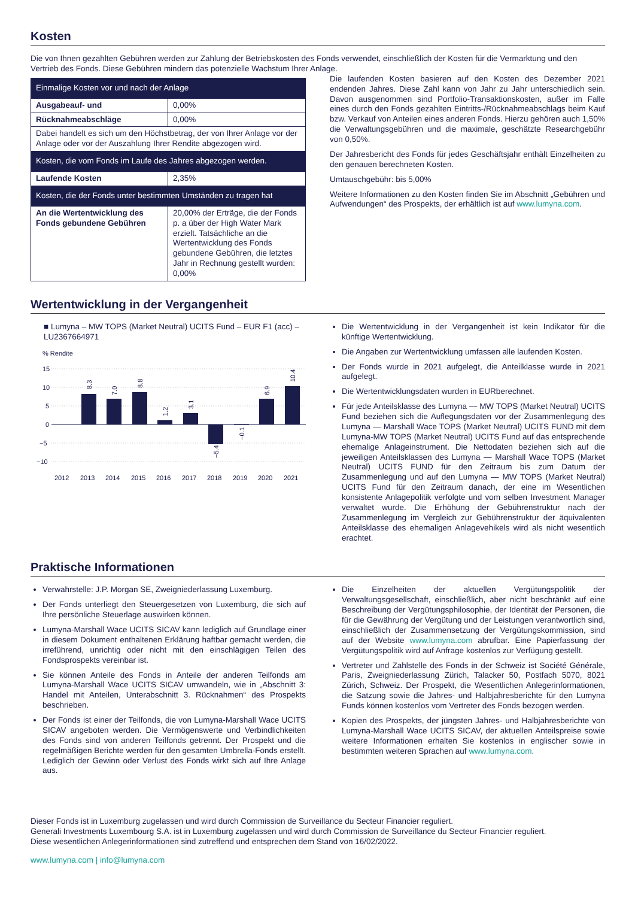Kosten
Die von Ihnen gezahlten Gebühren werden zur Zahlung der Betriebskosten des Fonds verwendet, einschließlich der Kosten für die Vermarktung und den Vertrieb des Fonds. Diese Gebühren mindern das potenzielle Wachstum Ihrer Anlage.
| Einmalige Kosten vor und nach der Anlage | |
| Ausgabeauf- und | 0,00% |
| Rücknahmeabschläge | 0,00% |
| Dabei handelt es sich um den Höchstbetrag, der von Ihrer Anlage vor der Anlage oder vor der Auszahlung Ihrer Rendite abgezogen wird. | |
| Kosten, die vom Fonds im Laufe des Jahres abgezogen werden. | |
| Laufende Kosten | 2,35% |
| Kosten, die der Fonds unter bestimmten Umständen zu tragen hat | |
| An die Wertentwicklung des Fonds gebundene Gebühren | 20,00% der Erträge, die der Fonds p. a über der High Water Mark erzielt. Tatsächliche an die Wertentwicklung des Fonds gebundene Gebühren, die letztes Jahr in Rechnung gestellt wurden: 0,00% |
Die laufenden Kosten basieren auf den Kosten des Dezember 2021 endenden Jahres. Diese Zahl kann von Jahr zu Jahr unterschiedlich sein. Davon ausgenommen sind Portfolio-Transaktionskosten, außer im Falle eines durch den Fonds gezahlten Eintritts-/Rücknahmeabschlags beim Kauf bzw. Verkauf von Anteilen eines anderen Fonds. Hierzu gehören auch 1,50% die Verwaltungsgebühren und die maximale, geschätzte Researchgebühr von 0,50%.
Der Jahresbericht des Fonds für jedes Geschäftsjahr enthält Einzelheiten zu den genauen berechneten Kosten.
Umtauschgebühr: bis 5,00%
Weitere Informationen zu den Kosten finden Sie im Abschnitt „Gebühren und Aufwendungen“ des Prospekts, der erhältlich ist auf www.lumyna.com.
Wertentwicklung in der Vergangenheit
■ Lumyna – MW TOPS (Market Neutral) UCITS Fund – EUR F1 (acc) – LU2367664971
% Rendite
15
10
5
0
−5
−10
2012
2013
2014
2015
2016
2017
2018
2019
2020
2021
8.3
7.0
8.8
1.2
3.1
−5.4
−0.1
6.9
10.4
Die Wertentwicklung in der Vergangenheit ist kein Indikator für die künftige Wertentwicklung.
Die Angaben zur Wertentwicklung umfassen alle laufenden Kosten.
Der Fonds wurde in 2021 aufgelegt, die Anteilklasse wurde in 2021 aufgelegt.
Die Wertentwicklungsdaten wurden in EURberechnet.
Für jede Anteilsklasse des Lumyna — MW TOPS (Market Neutral) UCITS Fund beziehen sich die Auflegungsdaten vor der Zusammenlegung des Lumyna — Marshall Wace TOPS (Market Neutral) UCITS FUND mit dem Lumyna-MW TOPS (Market Neutral) UCITS Fund auf das entsprechende ehemalige Anlageinstrument. Die Nettodaten beziehen sich auf die jeweiligen Anteilsklassen des Lumyna — Marshall Wace TOPS (Market Neutral) UCITS FUND für den Zeitraum bis zum Datum der Zusammenlegung und auf den Lumyna — MW TOPS (Market Neutral) UCITS Fund für den Zeitraum danach, der eine im Wesentlichen konsistente Anlagepolitik verfolgte und vom selben Investment Manager verwaltet wurde. Die Erhöhung der Gebührenstruktur nach der Zusammenlegung im Vergleich zur Gebührenstruktur der äquivalenten Anteilsklasse des ehemaligen Anlagevehikels wird als nicht wesentlich erachtet.
Praktische Informationen
Verwahrstelle: J.P. Morgan SE, Zweigniederlassung Luxemburg.
Der Fonds unterliegt den Steuergesetzen von Luxemburg, die sich auf Ihre persönliche Steuerlage auswirken können.
Lumyna-Marshall Wace UCITS SICAV kann lediglich auf Grundlage einer in diesem Dokument enthaltenen Erklärung haftbar gemacht werden, die irreführend, unrichtig oder nicht mit den einschlägigen Teilen des Fondsprospekts vereinbar ist.
Sie können Anteile des Fonds in Anteile der anderen Teilfonds am Lumyna-Marshall Wace UCITS SICAV umwandeln, wie in „Abschnitt 3: Handel mit Anteilen, Unterabschnitt 3. Rücknahmen“ des Prospekts beschrieben.
Der Fonds ist einer der Teilfonds, die von Lumyna-Marshall Wace UCITS SICAV angeboten werden. Die Vermögenswerte und Verbindlichkeiten des Fonds sind von anderen Teilfonds getrennt. Der Prospekt und die regelmäßigen Berichte werden für den gesamten Umbrella-Fonds erstellt. Lediglich der Gewinn oder Verlust des Fonds wirkt sich auf Ihre Anlage aus.
Die Einzelheiten der aktuellen Vergütungspolitik der Verwaltungsgesellschaft, einschließlich, aber nicht beschränkt auf eine Beschreibung der Vergütungsphilosophie, der Identität der Personen, die für die Gewährung der Vergütung und der Leistungen verantwortlich sind, einschließlich der Zusammensetzung der Vergütungskommission, sind auf der Website www.lumyna.com abrufbar. Eine Papierfassung der Vergütungspolitik wird auf Anfrage kostenlos zur Verfügung gestellt.
Vertreter und Zahlstelle des Fonds in der Schweiz ist Société Générale, Paris, Zweigniederlassung Zürich, Talacker 50, Postfach 5070, 8021 Zürich, Schweiz. Der Prospekt, die Wesentlichen Anlegerinformationen, die Satzung sowie die Jahres- und Halbjahresberichte für den Lumyna Funds können kostenlos vom Vertreter des Fonds bezogen werden.
Kopien des Prospekts, der jüngsten Jahres- und Halbjahresberichte von Lumyna-Marshall Wace UCITS SICAV, der aktuellen Anteilspreise sowie weitere Informationen erhalten Sie kostenlos in englischer sowie in bestimmten weiteren Sprachen auf www.lumyna.com.
Dieser Fonds ist in Luxemburg zugelassen und wird durch Commission de Surveillance du Secteur Financier reguliert.
Generali Investments Luxembourg S.A. ist in Luxemburg zugelassen und wird durch Commission de Surveillance du Secteur Financier reguliert.
Diese wesentlichen Anlegerinformationen sind zutreffend und entsprechen dem Stand von 16/02/2022.
www.lumyna.com | info@lumyna.com